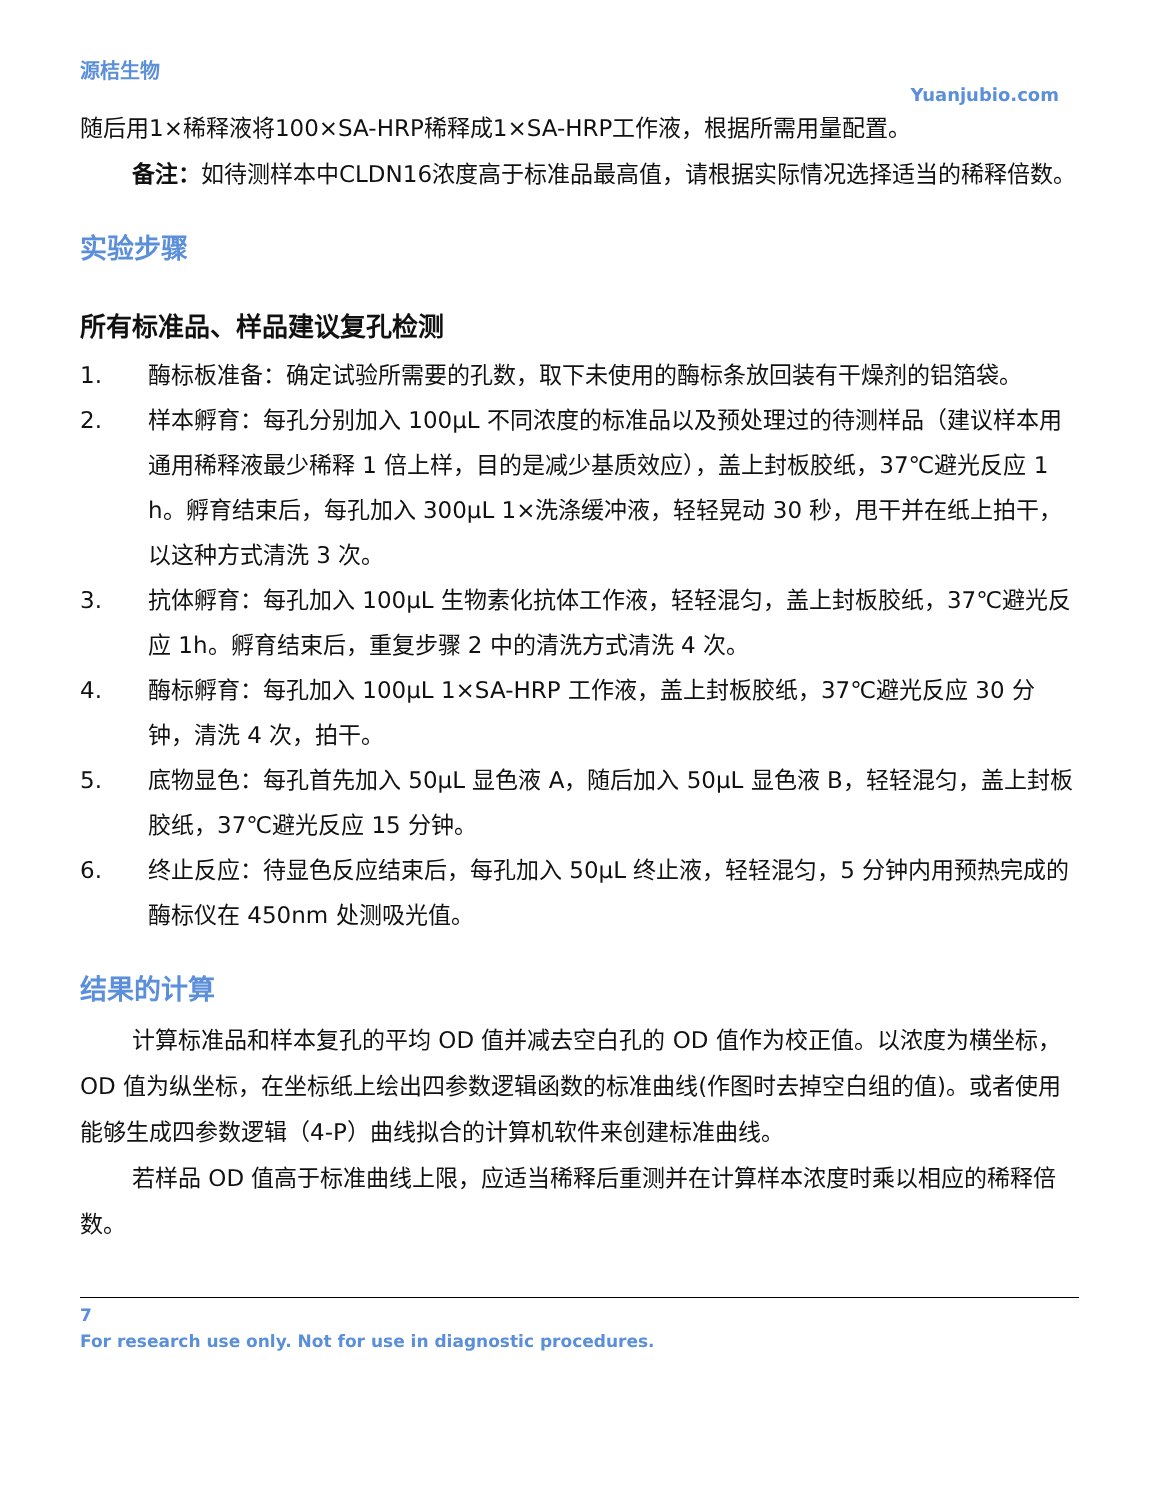源桔生物
Yuanjubio.com
随后用1×稀释液将100×SA-HRP稀释成1×SA-HRP工作液，根据所需用量配置。
备注：如待测样本中CLDN16浓度高于标准品最高值，请根据实际情况选择适当的稀释倍数。
实验步骤
所有标准品、样品建议复孔检测
1. 酶标板准备：确定试验所需要的孔数，取下未使用的酶标条放回装有干燥剂的铝箔袋。
2. 样本孵育：每孔分别加入 100μL 不同浓度的标准品以及预处理过的待测样品（建议样本用通用稀释液最少稀释 1 倍上样，目的是减少基质效应），盖上封板胶纸，37℃避光反应 1 h。孵育结束后，每孔加入 300μL 1×洗涤缓冲液，轻轻晃动 30 秒，甩干并在纸上拍干，以这种方式清洗 3 次。
3. 抗体孵育：每孔加入 100μL 生物素化抗体工作液，轻轻混匀，盖上封板胶纸，37℃避光反应 1h。孵育结束后，重复步骤 2 中的清洗方式清洗 4 次。
4. 酶标孵育：每孔加入 100μL 1×SA-HRP 工作液，盖上封板胶纸，37℃避光反应 30 分钟，清洗 4 次，拍干。
5. 底物显色：每孔首先加入 50μL 显色液 A，随后加入 50μL 显色液 B，轻轻混匀，盖上封板胶纸，37℃避光反应 15 分钟。
6. 终止反应：待显色反应结束后，每孔加入 50μL 终止液，轻轻混匀，5 分钟内用预热完成的酶标仪在 450nm 处测吸光值。
结果的计算
计算标准品和样本复孔的平均 OD 值并减去空白孔的 OD 值作为校正值。以浓度为横坐标，OD 值为纵坐标，在坐标纸上绘出四参数逻辑函数的标准曲线(作图时去掉空白组的值)。或者使用能够生成四参数逻辑（4-P）曲线拟合的计算机软件来创建标准曲线。
若样品 OD 值高于标准曲线上限，应适当稀释后重测并在计算样本浓度时乘以相应的稀释倍数。
7
For research use only. Not for use in diagnostic procedures.